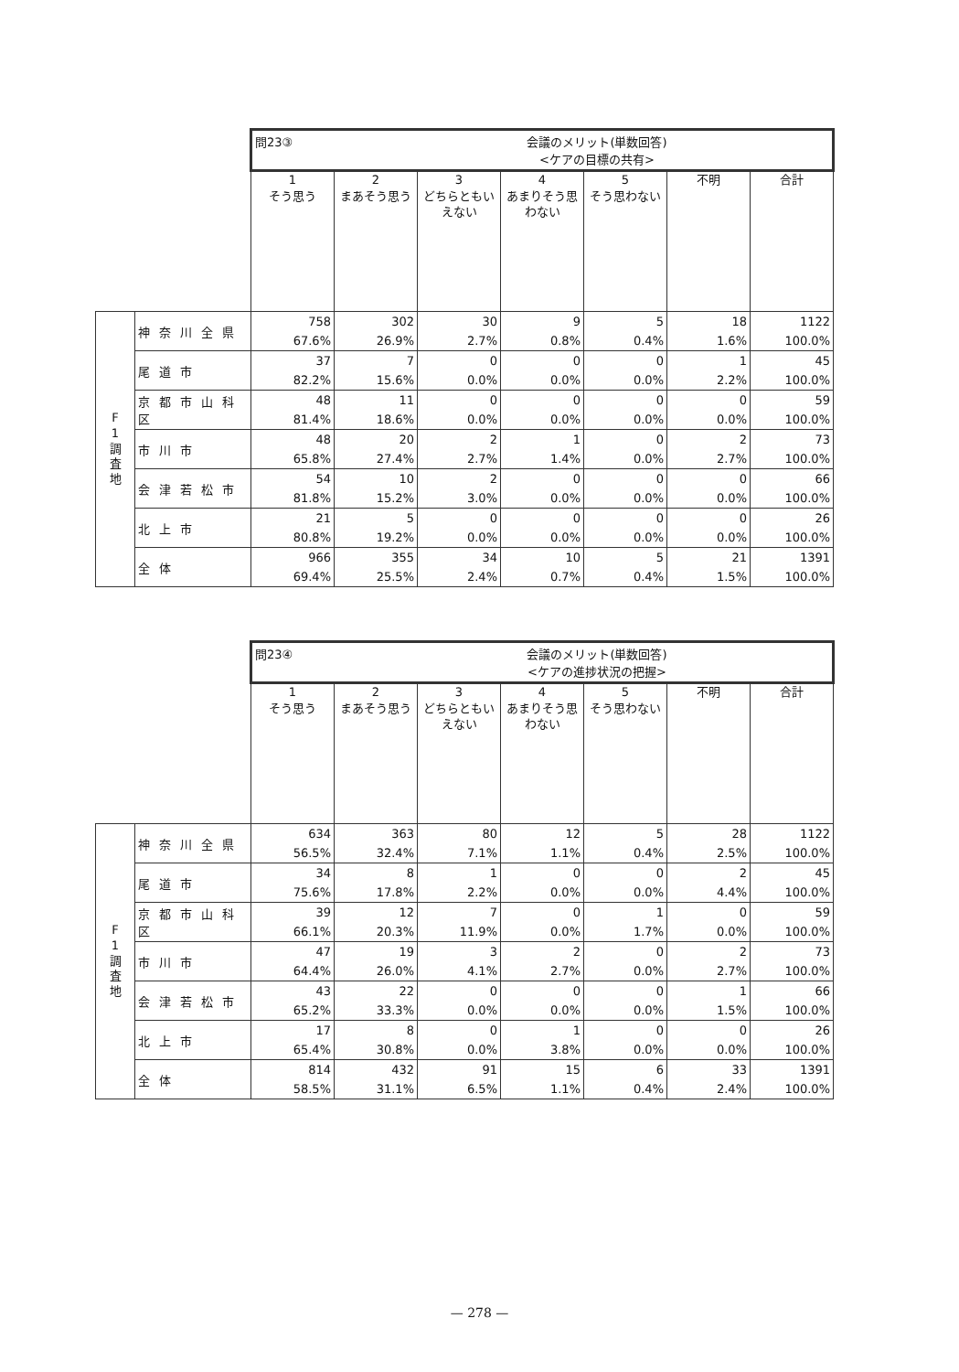| | | 問23③ 会議のメリット(単数回答) <ケアの目標の共有> | | | | | | |
| | | 1 そう思う | 2 まあそう思う | 3 どちらともいえない | 4 あまりそう思わない | 5 そう思わない | 不明 | 合計 |
| F 1 調 査 地 | 神奈川全県 | 758 67.6% | 302 26.9% | 30 2.7% | 9 0.8% | 5 0.4% | 18 1.6% | 1122 100.0% |
| | 尾道市 | 37 82.2% | 7 15.6% | 0 0.0% | 0 0.0% | 0 0.0% | 1 2.2% | 45 100.0% |
| | 京都市山科区 | 48 81.4% | 11 18.6% | 0 0.0% | 0 0.0% | 0 0.0% | 0 0.0% | 59 100.0% |
| | 市川市 | 48 65.8% | 20 27.4% | 2 2.7% | 1 1.4% | 0 0.0% | 2 2.7% | 73 100.0% |
| | 会津若松市 | 54 81.8% | 10 15.2% | 2 3.0% | 0 0.0% | 0 0.0% | 0 0.0% | 66 100.0% |
| | 北上市 | 21 80.8% | 5 19.2% | 0 0.0% | 0 0.0% | 0 0.0% | 0 0.0% | 26 100.0% |
| | 全体 | 966 69.4% | 355 25.5% | 34 2.4% | 10 0.7% | 5 0.4% | 21 1.5% | 1391 100.0% |
| | | 問23④ 会議のメリット(単数回答) <ケアの進捗状況の把握> | | | | | | |
| | | 1 そう思う | 2 まあそう思う | 3 どちらともいえない | 4 あまりそう思わない | 5 そう思わない | 不明 | 合計 |
| F 1 調 査 地 | 神奈川全県 | 634 56.5% | 363 32.4% | 80 7.1% | 12 1.1% | 5 0.4% | 28 2.5% | 1122 100.0% |
| | 尾道市 | 34 75.6% | 8 17.8% | 1 2.2% | 0 0.0% | 0 0.0% | 2 4.4% | 45 100.0% |
| | 京都市山科区 | 39 66.1% | 12 20.3% | 7 11.9% | 0 0.0% | 1 1.7% | 0 0.0% | 59 100.0% |
| | 市川市 | 47 64.4% | 19 26.0% | 3 4.1% | 2 2.7% | 0 0.0% | 2 2.7% | 73 100.0% |
| | 会津若松市 | 43 65.2% | 22 33.3% | 0 0.0% | 0 0.0% | 0 0.0% | 1 1.5% | 66 100.0% |
| | 北上市 | 17 65.4% | 8 30.8% | 0 0.0% | 1 3.8% | 0 0.0% | 0 0.0% | 26 100.0% |
| | 全体 | 814 58.5% | 432 31.1% | 91 6.5% | 15 1.1% | 6 0.4% | 33 2.4% | 1391 100.0% |
— 278 —